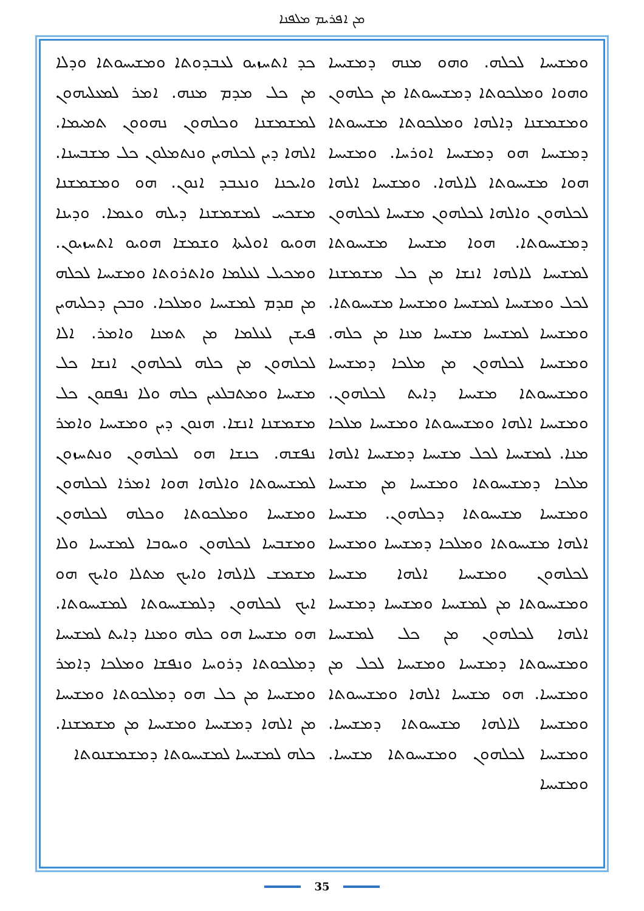ܡܢ ܐܦܪܝܡ ܡܠܦܢܐ
ܟܕ ܐܬܚܙܝܘ ܠܥܒܕܘܬܐ ܘܡܫܝܚܘܬܐ ܘܕܠܐ ܡܢ ܟܠ ܡܕܡ ܡܢܗ. ܐܡܪ ܠܡܥܠܝܗܘܢ ܠܡܫܡܫܢܐ ܘܟܠܗܘܢ ܢܗܘܘܢ ܬܡܝܡܐ. ܐܠܗܐ ܕܝܢ ܠܟܠܗܝܢ ܘܢܬܡܠܘܢ ܟܠ ܡܫܒܚܢܐ. ܘܐܝܟܢܐ ܘܢܥܒܕ ܐܢܘܢ. ܗܘ ܘܡܫܡܫܢܐ ܡܫܟܚ ܠܡܫܡܫܢܐ ܕܝܠܗ ܘܥܡܐ. ܘܕܝܢܐ ܗܘܝܘ ܐܘܠܝܬܐ ܘܫܡܫܐ ܗܘܝܘ ܐܬܚܙܝܘܢ. ܘܡܟܝܠ ܠܥܠܡܐ ܘܐܬܪܘܬܐ ܘܡܫܝܚܐ ܠܟܠܗ ܡܢ ܩܕܡ ܠܡܫܝܚܐ ܘܡܠܟܐ. ܘܒܟܢ ܕܟܠܝܗܝܢ ܦܝܫܢ ܠܥܠܡܐ ܡܢ ܬܡܢܐ ܘܐܡܪ. ܐܠܐ ܠܟܠܗܘܢ ܡܢ ܟܠܗ ܠܟܠܗܘܢ ܐܢܫܐ ܟܠ ܡܫܝܚܐ ܘܡܬܒܠܥܝܢ ܟܠܗ ܘܠܐ ܢܦܩܘܢ ܟܠ ܡܫܡܫܢܐ ܐܢܫܐ. ܗܢܘܢ ܕܝܢ ܘܡܫܝܚܐ ܘܐܡܪ ܢܦܫܗ. ܟܢܫܐ ܗܘ ܠܟܠܗܘܢ ܘܢܬܚܙܘܢ ܠܡܫܝܚܘܬܐ ܘܐܠܗܐ ܗܘܐ ܐܡܪܐ ܠܟܠܗܘܢ ܘܡܫܝܚܐ ܘܡܠܟܘܬܐ ܘܟܠܗ ܠܟܠܗܘܢ ܘܡܫܒܚܐ ܠܟܠܗܘܢ ܘܚܘܒܐ ܠܡܫܝܚܐ ܘܠܐ ܡܫܡܫ ܠܐܠܗܐ ܘܐܝܟ ܡܬܠܐ ܘܐܝܟ ܗܘ ܐܝܟ ܠܟܠܗܘܢ ܕܠܡܫܝܚܘܬܐ ܠܡܫܝܚܘܬܐ. ܗܘ ܡܫܝܚܐ ܗܘ ܟܠܗ ܘܡܢܐ ܕܐܝܬ ܠܡܫܝܚܐ ܕܡܠܟܘܬܐ ܕܪܘܚܐ ܘܢܦܫܐ ܘܡܠܟܐ ܕܐܡܪ ܘܡܫܝܚܐ ܡܢ ܟܠ ܗܘ ܕܡܠܟܘܬܐ ܘܡܫܝܚܐ ܡܢ ܐܠܗܐ ܕܡܫܝܚܐ ܘܡܫܝܚܐ ܡܢ ܡܫܡܫܢܐ. ܟܠܗ ܠܡܫܝܚܐ ܠܡܫܝܚܘܬܐ ܕܡܫܡܫܢܘܬܐ
ܘܡܫܝܚܐ ܠܟܠܗ. ܘܗܘ ܡܢܗ ܕܡܫܝܚܐ ܘܗܘܐ ܘܡܠܟܘܬܐ ܕܡܫܝܚܘܬܐ ܡܢ ܟܠܗܘܢ ܘܡܫܡܫܢܐ ܕܐܠܗܐ ܘܡܠܟܘܬܐ ܡܫܝܚܘܬܐ ܕܡܫܝܚܐ ܗܘ ܕܡܫܝܚܐ ܐܘܪܚܐ. ܘܡܫܝܚܐ ܗܘܐ ܡܫܝܚܘܬܐ ܠܐܠܗܐ. ܘܡܫܝܚܐ ܐܠܗܐ ܠܟܠܗܘܢ ܘܐܠܗܐ ܠܟܠܗܘܢ ܡܫܝܚܐ ܠܟܠܗܘܢ ܕܡܫܝܚܘܬܐ. ܗܘܐ ܡܫܝܚܐ ܡܫܝܚܘܬܐ ܠܡܫܝܚܐ ܠܐܠܗܐ ܐܢܫܐ ܡܢ ܟܠ ܡܫܡܫܢܐ ܠܟܠ ܘܡܫܝܚܐ ܠܡܫܝܚܐ ܘܡܫܝܚܐ ܡܫܝܚܘܬܐ. ܘܡܫܝܚܐ ܠܡܫܝܚܐ ܡܫܝܚܐ ܡܢܐ ܡܢ ܟܠܗ. ܘܡܫܝܚܐ ܠܟܠܗܘܢ ܡܢ ܡܠܟܐ ܕܡܫܝܚܐ ܘܡܫܝܚܘܬܐ ܡܫܝܚܐ ܕܐܝܬ ܠܟܠܗܘܢ. ܘܡܫܝܚܐ ܐܠܗܐ ܘܡܫܝܚܘܬܐ ܘܡܫܝܚܐ ܡܠܟܐ ܡܢܐ. ܠܡܫܝܚܐ ܠܟܠ ܡܫܝܚܐ ܕܡܫܝܚܐ ܐܠܗܐ ܡܠܟܐ ܕܡܫܝܚܘܬܐ ܘܡܫܝܚܐ ܡܢ ܡܫܝܚܐ ܘܡܫܝܚܐ ܡܫܝܚܘܬܐ ܕܟܠܗܘܢ. ܡܫܝܚܐ ܐܠܗܐ ܡܫܝܚܘܬܐ ܘܡܠܟܐ ܕܡܫܝܚܐ ܘܡܫܝܚܐ ܠܟܠܗܘܢ ܘܡܫܝܚܐ ܐܠܗܐ ܡܫܝܚܐ ܘܡܫܝܚܘܬܐ ܡܢ ܠܡܫܝܚܐ ܘܡܫܝܚܐ ܕܡܫܝܚܐ ܐܠܗܐ ܠܟܠܗܘܢ ܡܢ ܟܠ ܠܡܫܝܚܐ ܘܡܫܝܚܘܬܐ ܕܡܫܝܚܐ ܘܡܫܝܚܐ ܠܟܠ ܡܢ ܘܡܫܝܚܐ. ܗܘ ܡܫܝܚܐ ܐܠܗܐ ܘܡܫܝܚܘܬܐ ܘܡܫܝܚܐ ܠܐܠܗܐ ܡܫܝܚܘܬܐ ܕܡܫܝܚܐ. ܘܡܫܝܚܐ ܠܟܠܗܘܢ ܘܡܫܝܚܘܬܐ ܡܫܝܚܐ. ܘܡܫܝܚܐ
35